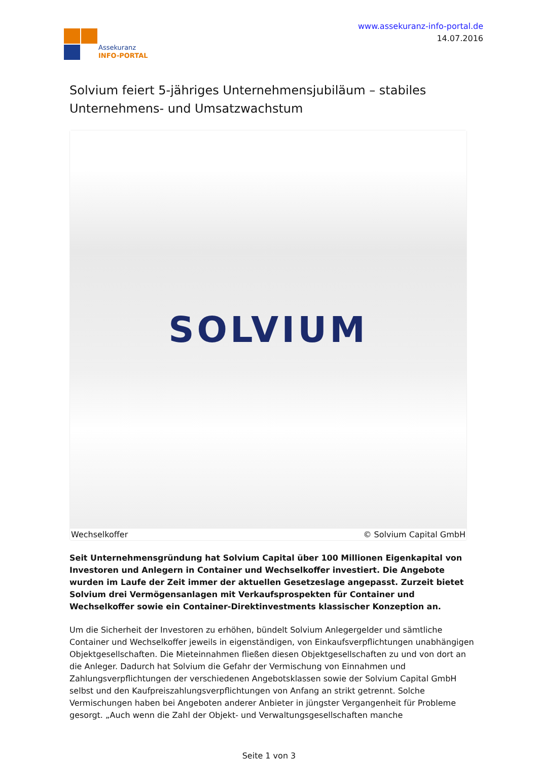Assekuranz
INFO-PORTAL
www.assekuranz-info-portal.de
14.07.2016
Solvium feiert 5-jähriges Unternehmensjubiläum – stabiles Unternehmens- und Umsatzwachstum
SOLVIUM
Wechselkoffer © Solvium Capital GmbH
Seit Unternehmensgründung hat Solvium Capital über 100 Millionen Eigenkapital von Investoren und Anlegern in Container und Wechselkoffer investiert. Die Angebote wurden im Laufe der Zeit immer der aktuellen Gesetzeslage angepasst. Zurzeit bietet Solvium drei Vermögensanlagen mit Verkaufsprospekten für Container und Wechselkoffer sowie ein Container-Direktinvestments klassischer Konzeption an.
Um die Sicherheit der Investoren zu erhöhen, bündelt Solvium Anlegergelder und sämtliche Container und Wechselkoffer jeweils in eigenständigen, von Einkaufsverpflichtungen unabhängigen Objektgesellschaften. Die Mieteinnahmen fließen diesen Objektgesellschaften zu und von dort an die Anleger. Dadurch hat Solvium die Gefahr der Vermischung von Einnahmen und Zahlungsverpflichtungen der verschiedenen Angebotsklassen sowie der Solvium Capital GmbH selbst und den Kaufpreiszahlungsverpflichtungen von Anfang an strikt getrennt. Solche Vermischungen haben bei Angeboten anderer Anbieter in jüngster Vergangenheit für Probleme gesorgt. „Auch wenn die Zahl der Objekt- und Verwaltungsgesellschaften manche
Seite 1 von 3